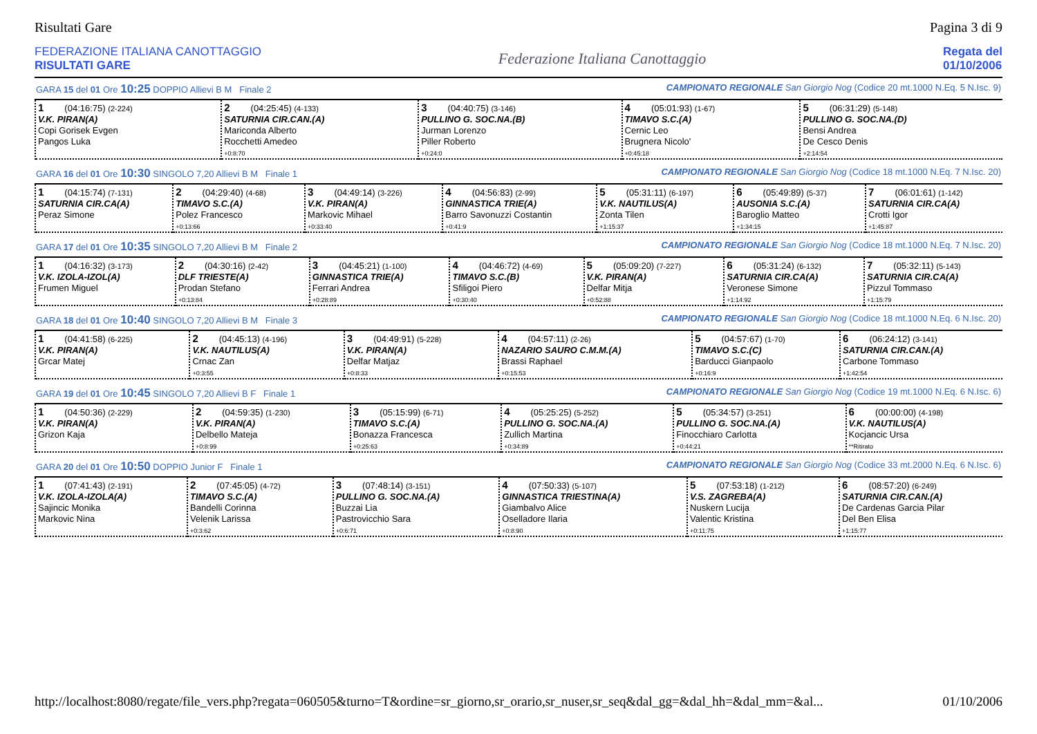Risultati Gare Pagina 3 di 9
FEDERAZIONE ITALIANA CANOTTAGGIO
RISULTATI GARE
Federazione Italiana Canottaggio
Regata del
01/10/2006
GARA 15 del 01 Ore 10:25 DOPPIO Allievi B M Finale 2 CAMPIONATO REGIONALE San Giorgio Nog (Codice 20 mt.1000 N.Eq. 5 N.Isc. 9)
| 1 (04:16:75) (2-224) V.K. PIRAN(A) Copi Gorisek Evgen Pangos Luka | 2 (04:25:45) (4-133) SATURNIA CIR.CAN.(A) Mariconda Alberto Rocchetti Amedeo +0:8:70 | 3 (04:40:75) (3-146) PULLINO G. SOC.NA.(B) Jurman Lorenzo Piller Roberto +0:24:0 | 4 (05:01:93) (1-67) TIMAVO S.C.(A) Cernic Leo Brugnera Nicolo' +0:45:18 | 5 (06:31:29) (5-148) PULLINO G. SOC.NA.(D) Bensi Andrea De Cesco Denis +2:14:54 |
GARA 16 del 01 Ore 10:30 SINGOLO 7,20 Allievi B M Finale 1 CAMPIONATO REGIONALE San Giorgio Nog (Codice 18 mt.1000 N.Eq. 7 N.Isc. 20)
| 1 (04:15:74) (7-131) SATURNIA CIR.CA(A) Peraz Simone | 2 (04:29:40) (4-68) TIMAVO S.C.(A) Polez Francesco +0:13:66 | 3 (04:49:14) (3-226) V.K. PIRAN(A) Markovic Mihael +0:33:40 | 4 (04:56:83) (2-99) GINNASTICA TRIE(A) Barro Savonuzzi Costantin +0:41:9 | 5 (05:31:11) (6-197) V.K. NAUTILUS(A) Zonta Tilen +1:15:37 | 6 (05:49:89) (5-37) AUSONIA S.C.(A) Baroglio Matteo +1:34:15 | 7 (06:01:61) (1-142) SATURNIA CIR.CA(A) Crotti Igor +1:45:87 |
GARA 17 del 01 Ore 10:35 SINGOLO 7,20 Allievi B M Finale 2 CAMPIONATO REGIONALE San Giorgio Nog (Codice 18 mt.1000 N.Eq. 7 N.Isc. 20)
| 1 (04:16:32) (3-173) V.K. IZOLA-IZOL(A) Frumen Miguel | 2 (04:30:16) (2-42) DLF TRIESTE(A) Prodan Stefano +0:13:84 | 3 (04:45:21) (1-100) GINNASTICA TRIE(A) Ferrari Andrea +0:28:89 | 4 (04:46:72) (4-69) TIMAVO S.C.(B) Sfiligoi Piero +0:30:40 | 5 (05:09:20) (7-227) V.K. PIRAN(A) Delfar Mitja +0:52:88 | 6 (05:31:24) (6-132) SATURNIA CIR.CA(A) Veronese Simone +1:14:92 | 7 (05:32:11) (5-143) SATURNIA CIR.CA(A) Pizzul Tommaso +1:15:79 |
GARA 18 del 01 Ore 10:40 SINGOLO 7,20 Allievi B M Finale 3 CAMPIONATO REGIONALE San Giorgio Nog (Codice 18 mt.1000 N.Eq. 6 N.Isc. 20)
| 1 (04:41:58) (6-225) V.K. PIRAN(A) Grcar Matej | 2 (04:45:13) (4-196) V.K. NAUTILUS(A) Crnac Zan +0:3:55 | 3 (04:49:91) (5-228) V.K. PIRAN(A) Delfar Matjaz +0:8:33 | 4 (04:57:11) (2-26) NAZARIO SAURO C.M.M.(A) Brassi Raphael +0:15:53 | 5 (04:57:67) (1-70) TIMAVO S.C.(C) Barducci Gianpaolo +0:16:9 | 6 (06:24:12) (3-141) SATURNIA CIR.CAN.(A) Carbone Tommaso +1:42:54 |
GARA 19 del 01 Ore 10:45 SINGOLO 7,20 Allievi B F Finale 1 CAMPIONATO REGIONALE San Giorgio Nog (Codice 19 mt.1000 N.Eq. 6 N.Isc. 6)
| 1 (04:50:36) (2-229) V.K. PIRAN(A) Grizon Kaja | 2 (04:59:35) (1-230) V.K. PIRAN(A) Delbello Mateja +0:8:99 | 3 (05:15:99) (6-71) TIMAVO S.C.(A) Bonazza Francesca +0:25:63 | 4 (05:25:25) (5-252) PULLINO G. SOC.NA.(A) Zullich Martina +0:34:89 | 5 (05:34:57) (3-251) PULLINO G. SOC.NA.(A) Finocchiaro Carlotta +0:44:21 | 6 (00:00:00) (4-198) V.K. NAUTILUS(A) Kocjancic Ursa **Ritirato |
GARA 20 del 01 Ore 10:50 DOPPIO Junior F Finale 1 CAMPIONATO REGIONALE San Giorgio Nog (Codice 33 mt.2000 N.Eq. 6 N.Isc. 6)
| 1 (07:41:43) (2-191) V.K. IZOLA-IZOLA(A) Sajincic Monika Markovic Nina | 2 (07:45:05) (4-72) TIMAVO S.C.(A) Bandelli Corinna Velenik Larissa +0:3:62 | 3 (07:48:14) (3-151) PULLINO G. SOC.NA.(A) Buzzai Lia Pastrovicchio Sara +0:6:71 | 4 (07:50:33) (5-107) GINNASTICA TRIESTINA(A) Giambalvo Alice Oselladore Ilaria +0:8:90 | 5 (07:53:18) (1-212) V.S. ZAGREBA(A) Nuskern Lucija Valentic Kristina +0:11:75 | 6 (08:57:20) (6-249) SATURNIA CIR.CAN.(A) De Cardenas Garcia Pilar Del Ben Elisa +1:15:77 |
http://localhost:8080/regate/file_vers.php?regata=060505&turno=T&ordine=sr_giorno,sr_orario,sr_nuser,sr_seq&dal_gg=&dal_hh=&dal_mm=&al... 01/10/2006